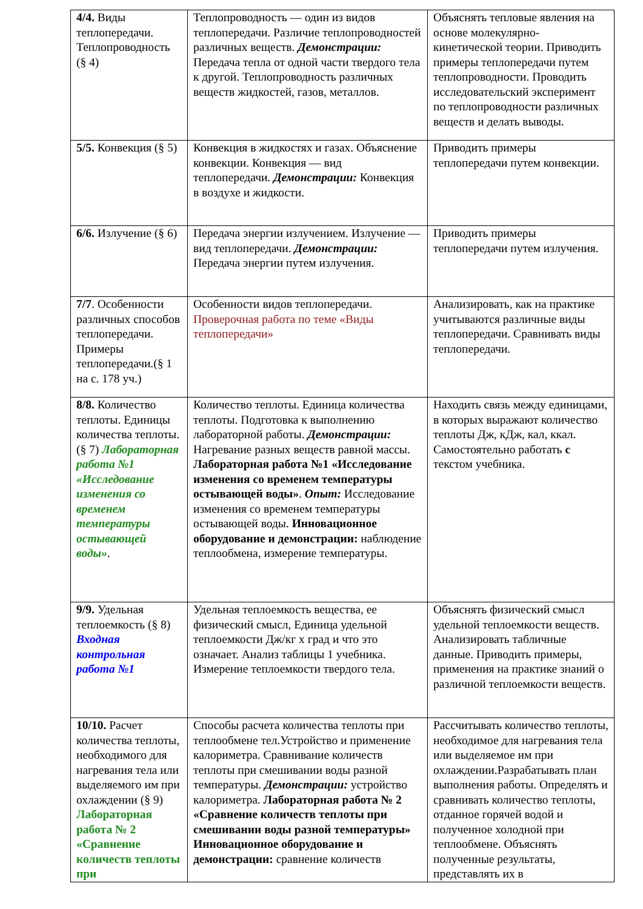| 4/4. Виды теплопередачи. Теплопроводность (§ 4) | Теплопроводность — один из видов теплопередачи. Различие теплопроводностей различных веществ. Демонстрации: Передача тепла от одной части твердого тела к другой. Теплопроводность различных веществ жидкостей, газов, металлов. | Объяснять тепловые явления на основе молекулярно-кинетической теории. Приводить примеры теплопередачи путем теплопроводности. Проводить исследовательский эксперимент по теплопроводности различных веществ и делать выводы. |
| 5/5. Конвекция (§ 5) | Конвекция в жидкостях и газах. Объяснение конвекции. Конвекция — вид теплопередачи. Демонстрации: Конвекция в воздухе и жидкости. | Приводить примеры теплопередачи путем конвекции. |
| 6/6. Излучение (§ 6) | Передача энергии излучением. Излучение — вид теплопередачи. Демонстрации: Передача энергии путем излучения. | Приводить примеры теплопередачи путем излучения. |
| 7/7 . Особенности различных способов теплопередачи. Примеры теплопередачи.(§ 1 на с. 178 уч.) | Особенности видов теплопередачи. Проверочная работа по теме «Виды теплопередачи» | Анализировать, как на практике учитываются различные виды теплопередачи. Сравнивать виды теплопередачи. |
| 8/8. Количество теплоты. Единицы количества теплоты. (§ 7) Лабораторная работа №1 «Исследование изменения со временем температуры остывающей воды» . | Количество теплоты. Единица количества теплоты. Подготовка к выполнению лабораторной работы. Демонстрации: Нагревание разных веществ равной массы. Лабораторная работа №1 «Исследование изменения со временем температуры остывающей воды» . Опыт: Исследование изменения со временем температуры остывающей воды. Инновационное оборудование и демонстрации: наблюдение теплообмена, измерение температуры. | Находить связь между единицами, в которых выражают количество теплоты Дж, кДж, кал, ккал. Самостоятельно работать с текстом учебника. |
| 9/9. Удельная теплоемкость (§ 8) Входная контрольная работа №1 | Удельная теплоемкость вещества, ее физический смысл, Единица удельной теплоемкости Дж/кг х град и что это означает. Анализ таблицы 1 учебника. Измерение теплоемкости твердого тела. | Объяснять физический смысл удельной теплоемкости веществ. Анализировать табличные данные. Приводить примеры, применения на практике знаний о различной теплоемкости веществ. |
| 10/10. Расчет количества теплоты, необходимого для нагревания тела или выделяемого им при охлаждении (§ 9) Лабораторная работа № 2 «Сравнение количеств теплоты при | Способы расчета количества теплоты при теплообмене тел.Устройство и применение калориметра. Сравнивание количеств теплоты при смешивании воды разной температуры. Демонстрации: устройство калориметра. Лабораторная работа № 2 «Сравнение количеств теплоты при смешивании воды разной температуры» Инновационное оборудование и демонстрации: сравнение количеств | Рассчитывать количество теплоты, необходимое для нагревания тела или выделяемое им при охлаждении.Разрабатывать план выполнения работы. Определять и сравнивать количество теплоты, отданное горячей водой и полученное холодной при теплообмене. Объяснять полученные результаты, представлять их в |